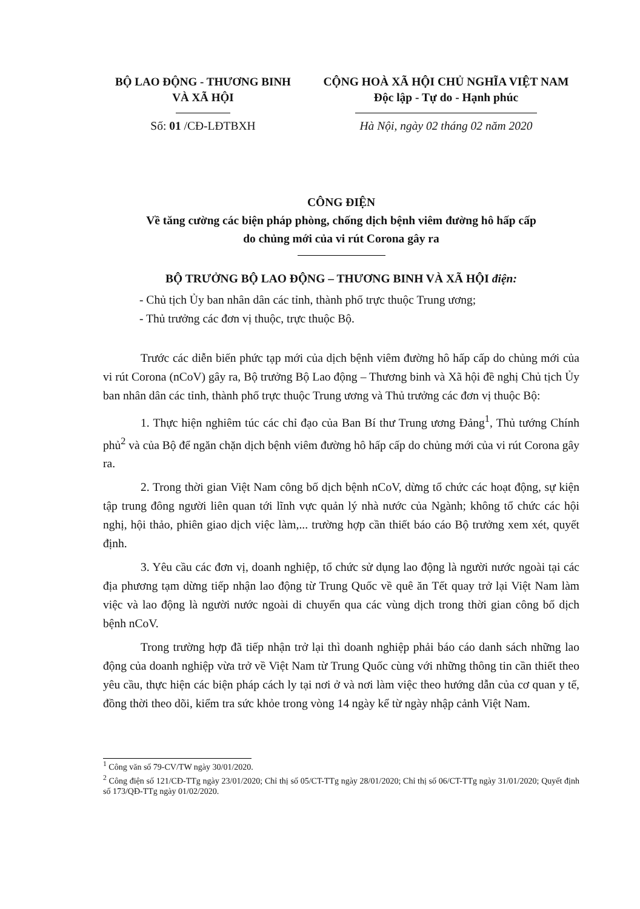BỘ LAO ĐỘNG - THƯƠNG BINH
VÀ XÃ HỘI
CỘNG HOÀ XÃ HỘI CHỦ NGHĨA VIỆT NAM
Độc lập - Tự do - Hạnh phúc
Số: 01 /CĐ-LĐTBXH Hà Nội, ngày 02 tháng 02 năm 2020
CÔNG ĐIỆN
Về tăng cường các biện pháp phòng, chống dịch bệnh viêm đường hô hấp cấp
do chủng mới của vi rút Corona gây ra
BỘ TRƯỞNG BỘ LAO ĐỘNG – THƯƠNG BINH VÀ XÃ HỘI điện:
- Chủ tịch Ủy ban nhân dân các tỉnh, thành phố trực thuộc Trung ương;
- Thủ trưởng các đơn vị thuộc, trực thuộc Bộ.
Trước các diễn biến phức tạp mới của dịch bệnh viêm đường hô hấp cấp do chủng mới của vi rút Corona (nCoV) gây ra, Bộ trưởng Bộ Lao động – Thương binh và Xã hội đề nghị Chủ tịch Ủy ban nhân dân các tỉnh, thành phố trực thuộc Trung ương và Thủ trưởng các đơn vị thuộc Bộ:
1. Thực hiện nghiêm túc các chỉ đạo của Ban Bí thư Trung ương Đảng<sup>1</sup>, Thủ tướng Chính phủ<sup>2</sup> và của Bộ để ngăn chặn dịch bệnh viêm đường hô hấp cấp do chủng mới của vi rút Corona gây ra.
2. Trong thời gian Việt Nam công bố dịch bệnh nCoV, dừng tổ chức các hoạt động, sự kiện tập trung đông người liên quan tới lĩnh vực quản lý nhà nước của Ngành; không tổ chức các hội nghị, hội thảo, phiên giao dịch việc làm,... trường hợp cần thiết báo cáo Bộ trưởng xem xét, quyết định.
3. Yêu cầu các đơn vị, doanh nghiệp, tổ chức sử dụng lao động là người nước ngoài tại các địa phương tạm dừng tiếp nhận lao động từ Trung Quốc về quê ăn Tết quay trở lại Việt Nam làm việc và lao động là người nước ngoài di chuyển qua các vùng dịch trong thời gian công bố dịch bệnh nCoV.
Trong trường hợp đã tiếp nhận trở lại thì doanh nghiệp phải báo cáo danh sách những lao động của doanh nghiệp vừa trở về Việt Nam từ Trung Quốc cùng với những thông tin cần thiết theo yêu cầu, thực hiện các biện pháp cách ly tại nơi ở và nơi làm việc theo hướng dẫn của cơ quan y tế, đồng thời theo dõi, kiểm tra sức khỏe trong vòng 14 ngày kể từ ngày nhập cảnh Việt Nam.
<sup>1</sup> Công văn số 79-CV/TW ngày 30/01/2020.
<sup>2</sup> Công điện số 121/CĐ-TTg ngày 23/01/2020; Chỉ thị số 05/CT-TTg ngày 28/01/2020; Chỉ thị số 06/CT-TTg ngày 31/01/2020; Quyết định số 173/QĐ-TTg ngày 01/02/2020.